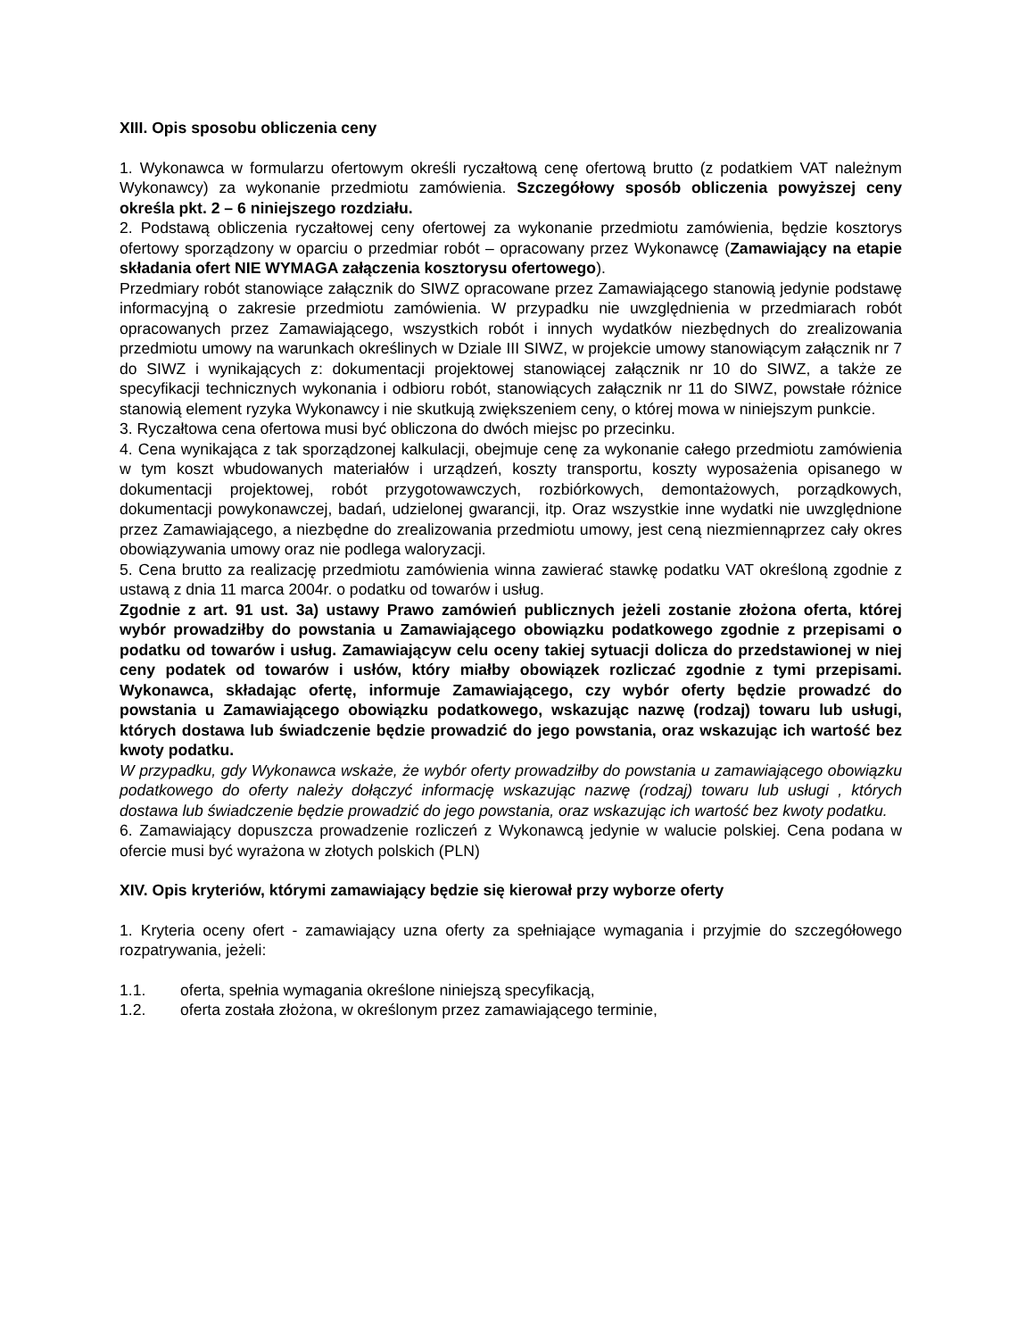XIII. Opis sposobu obliczenia ceny
1. Wykonawca w formularzu ofertowym określi ryczałtową cenę ofertową brutto (z podatkiem VAT należnym Wykonawcy) za wykonanie przedmiotu zamówienia. Szczegółowy sposób obliczenia powyższej ceny określa pkt. 2 – 6 niniejszego rozdziału.
2. Podstawą obliczenia ryczałtowej ceny ofertowej za wykonanie przedmiotu zamówienia, będzie kosztorys ofertowy sporządzony w oparciu o przedmiar robót – opracowany przez Wykonawcę (Zamawiający na etapie składania ofert NIE WYMAGA załączenia kosztorysu ofertowego).
Przedmiary robót stanowiące załącznik do SIWZ opracowane przez Zamawiającego stanowią jedynie podstawę informacyjną o zakresie przedmiotu zamówienia. W przypadku nie uwzględnienia w przedmiarach robót opracowanych przez Zamawiającego, wszystkich robót i innych wydatków niezbędnych do zrealizowania przedmiotu umowy na warunkach określinych w Dziale III SIWZ, w projekcie umowy stanowiącym załącznik nr 7 do SIWZ i wynikających z: dokumentacji projektowej stanowiącej załącznik nr 10 do SIWZ, a także ze specyfikacji technicznych wykonania i odbioru robót, stanowiących załącznik nr 11 do SIWZ, powstałe różnice stanowią element ryzyka Wykonawcy i nie skutkują zwiększeniem ceny, o której mowa w niniejszym punkcie.
3. Ryczałtowa cena ofertowa musi być obliczona do dwóch miejsc po przecinku.
4. Cena wynikająca z tak sporządzonej kalkulacji, obejmuje cenę za wykonanie całego przedmiotu zamówienia w tym koszt wbudowanych materiałów i urządzeń, koszty transportu, koszty wyposażenia opisanego w dokumentacji projektowej, robót przygotowawczych, rozbiórkowych, demontażowych, porządkowych, dokumentacji powykonawczej, badań, udzielonej gwarancji, itp. Oraz wszystkie inne wydatki nie uwzględnione przez Zamawiającego, a niezbędne do zrealizowania przedmiotu umowy, jest ceną niezmiennąprzez cały okres obowiązywania umowy oraz nie podlega waloryzacji.
5. Cena brutto za realizację przedmiotu zamówienia winna zawierać stawkę podatku VAT określoną zgodnie z ustawą z dnia 11 marca 2004r. o podatku od towarów i usług.
Zgodnie z art. 91 ust. 3a) ustawy Prawo zamówień publicznych jeżeli zostanie złożona oferta, której wybór prowadziłby do powstania u Zamawiającego obowiązku podatkowego zgodnie z przepisami o podatku od towarów i usług. Zamawiającyw celu oceny takiej sytuacji dolicza do przedstawionej w niej ceny podatek od towarów i usłów, który miałby obowiązek rozliczać zgodnie z tymi przepisami. Wykonawca, składając ofertę, informuje Zamawiającego, czy wybór oferty będzie prowadzć do powstania u Zamawiającego obowiązku podatkowego, wskazując nazwę (rodzaj) towaru lub usługi, których dostawa lub świadczenie będzie prowadzić do jego powstania, oraz wskazując ich wartość bez kwoty podatku.
W przypadku, gdy Wykonawca wskaże, że wybór oferty prowadziłby do powstania u zamawiającego obowiązku podatkowego do oferty należy dołączyć informację wskazując nazwę (rodzaj) towaru lub usługi , których dostawa lub świadczenie będzie prowadzić do jego powstania, oraz wskazując ich wartość bez kwoty podatku.
6. Zamawiający dopuszcza prowadzenie rozliczeń z Wykonawcą jedynie w walucie polskiej. Cena podana w ofercie musi być wyrażona w złotych polskich (PLN)
XIV. Opis kryteriów, którymi zamawiający będzie się kierował przy wyborze oferty
1. Kryteria oceny ofert - zamawiający uzna oferty za spełniające wymagania i przyjmie do szczegółowego rozpatrywania, jeżeli:
1.1. oferta, spełnia wymagania określone niniejszą specyfikacją,
1.2. oferta została złożona, w określonym przez zamawiającego terminie,